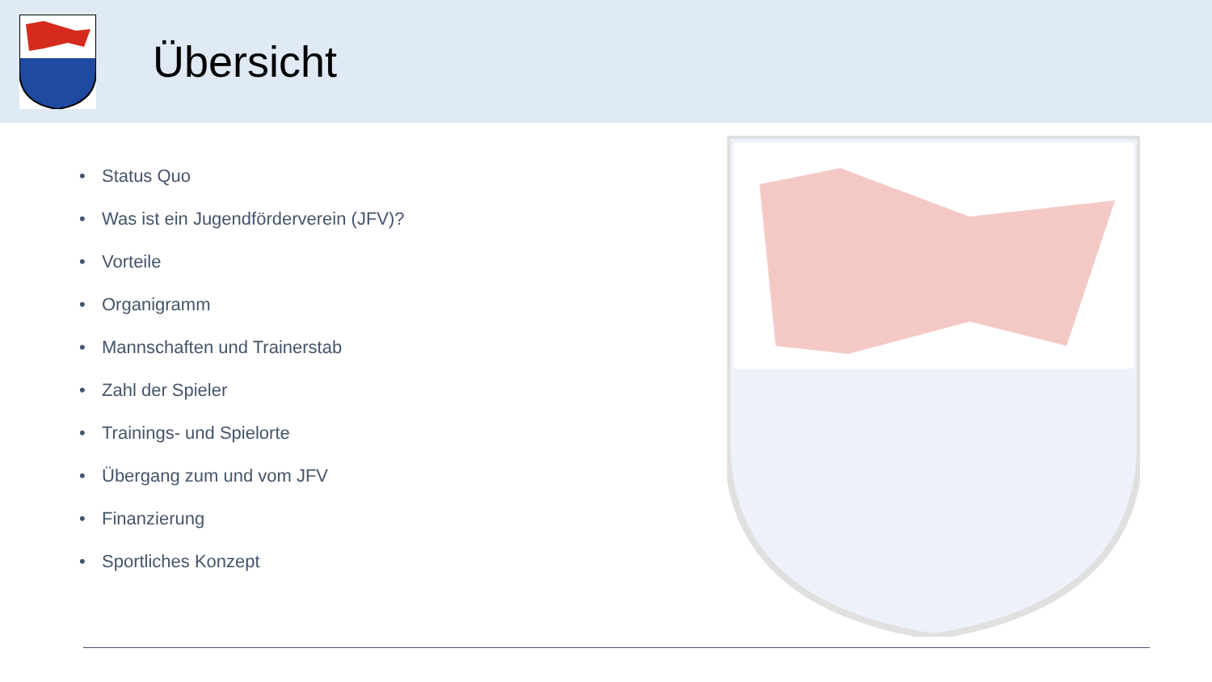Übersicht
• Status Quo
• Was ist ein Jugendförderverein (JFV)?
• Vorteile
• Organigramm
• Mannschaften und Trainerstab
• Zahl der Spieler
• Trainings- und Spielorte
• Übergang zum und vom JFV
• Finanzierung
• Sportliches Konzept